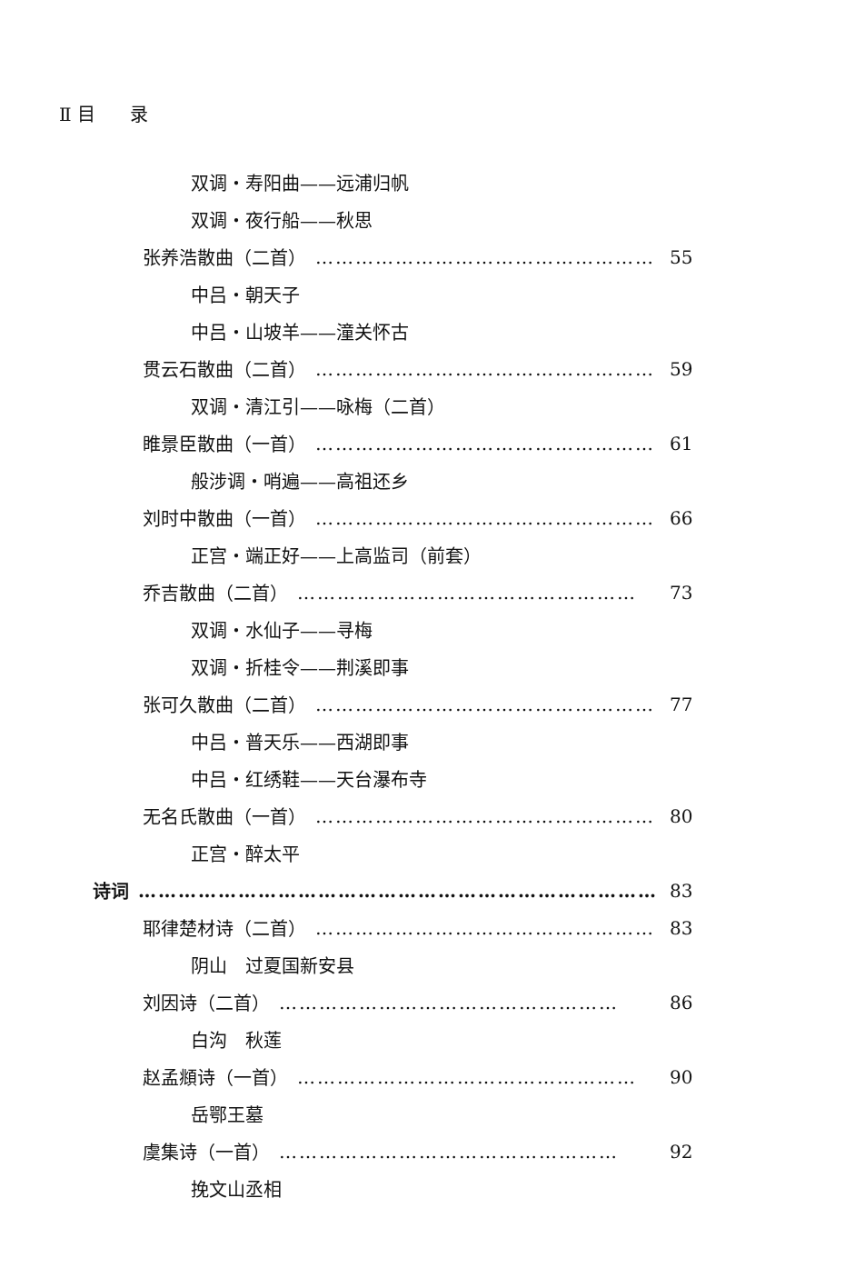Ⅱ 目 录
双调・寿阳曲——远浦归帆
双调・夜行船——秋思
张养浩散曲（二首） …………………………………………… 55
中吕・朝天子
中吕・山坡羊——潼关怀古
贯云石散曲（二首） …………………………………………… 59
双调・清江引——咏梅（二首）
睢景臣散曲（一首） …………………………………………… 61
般涉调・哨遍——高祖还乡
刘时中散曲（一首） …………………………………………… 66
正宫・端正好——上高监司（前套）
乔吉散曲（二首） …………………………………………… 73
双调・水仙子——寻梅
双调・折桂令——荆溪即事
张可久散曲（二首） …………………………………………… 77
中吕・普天乐——西湖即事
中吕・红绣鞋——天台瀑布寺
无名氏散曲（一首） …………………………………………… 80
正宫・醉太平
诗词 …………………………………………………………………… 83
耶律楚材诗（二首） …………………………………………… 83
阴山　过夏国新安县
刘因诗（二首） …………………………………………… 86
白沟　秋莲
赵孟頫诗（一首） …………………………………………… 90
岳鄂王墓
虞集诗（一首） …………………………………………… 92
挽文山丞相